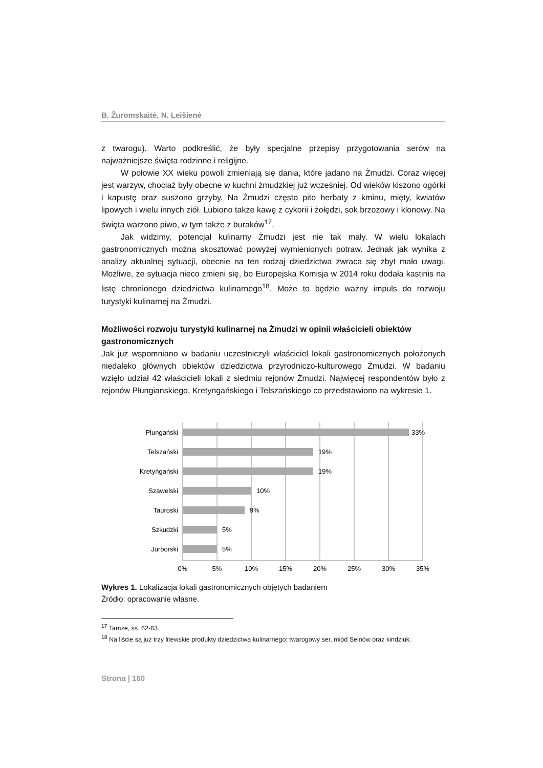B. Žuromskaitė, N. Leišienė
z twarogu). Warto podkreślić, że były specjalne przepisy przygotowania serów na najważniejsze święta rodzinne i religijne.
W połowie XX wieku powoli zmieniają się dania, które jadano na Żmudzi. Coraz więcej jest warzyw, chociaż były obecne w kuchni żmudzkiej już wcześniej. Od wieków kiszono ogórki i kapustę oraz suszono grzyby. Na Żmudzi często pito herbaty z kminu, mięty, kwiatów lipowych i wielu innych ziół. Lubiono także kawę z cykorii i żołędzi, sok brzozowy i klonowy. Na święta warzono piwo, w tym także z buraków<sup>17</sup>.
Jak widzimy, potencjał kulinarny Żmudzi jest nie tak mały. W wielu lokalach gastronomicznych można skosztować powyżej wymienionych potraw. Jednak jak wynika z analizy aktualnej sytuacji, obecnie na ten rodzaj dziedzictwa zwraca się zbyt mało uwagi. Możliwe, że sytuacja nieco zmieni się, bo Europejska Komisja w 2014 roku dodała kastinis na listę chronionego dziedzictwa kulinarnego<sup>18</sup>. Może to będzie ważny impuls do rozwoju turystyki kulinarnej na Żmudzi.
Możliwości rozwoju turystyki kulinarnej na Żmudzi w opinii właścicieli obiektów gastronomicznych
Jak już wspomniano w badaniu uczestniczyli właściciel lokali gastronomicznych położonych niedaleko głównych obiektów dziedzictwa przyrodniczo-kulturowego Żmudzi. W badaniu wzięło udział 42 właścicieli lokali z siedmiu rejonów Żmudzi. Najwięcej respondentów było z rejonów Płungianskiego, Kretyngańskiego i Telszańskiego co przedstawiono na wykresie 1.
Plungański
Telszański
Kretyńgański
Szawelski
Tauroski
Szkudzki
Jurborski
33%
19%
19%
10%
9%
5%
5%
0%
5%
10%
15%
20%
25%
30%
35%
Wykres 1. Lokalizacja lokali gastronomicznych objętych badaniem
Źródło: opracowanie własne.
<sup>17</sup> Tamże, ss. 62-63.
<sup>18</sup> Na liście są już trzy litewskie produkty dziedzictwa kulinarnego: twarogowy ser, miód Seinów oraz kindziuk.
Strona | 160